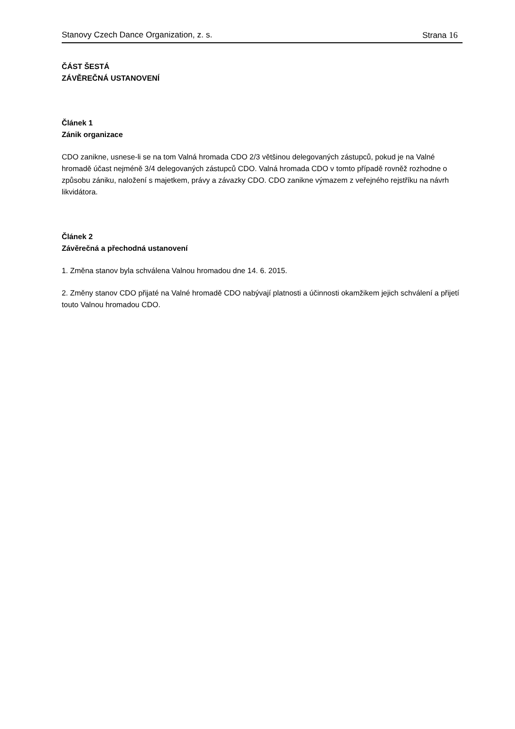Stanovy Czech Dance Organization, z. s. Strana 16
ČÁST ŠESTÁ
ZÁVĚREČNÁ USTANOVENÍ
Článek 1
Zánik organizace
CDO zanikne, usnese-li se na tom Valná hromada CDO 2/3 většinou delegovaných zástupců, pokud je na Valné hromadě účast nejméně 3/4 delegovaných zástupců CDO. Valná hromada CDO v tomto případě rovněž rozhodne o způsobu zániku, naložení s majetkem, právy a závazky CDO. CDO zanikne výmazem z veřejného rejstříku na návrh likvidátora.
Článek 2
Závěrečná a přechodná ustanovení
1. Změna stanov byla schválena Valnou hromadou dne 14. 6. 2015.
2. Změny stanov CDO přijaté na Valné hromadě CDO nabývají platnosti a účinnosti okamžikem jejich schválení a přijetí touto Valnou hromadou CDO.